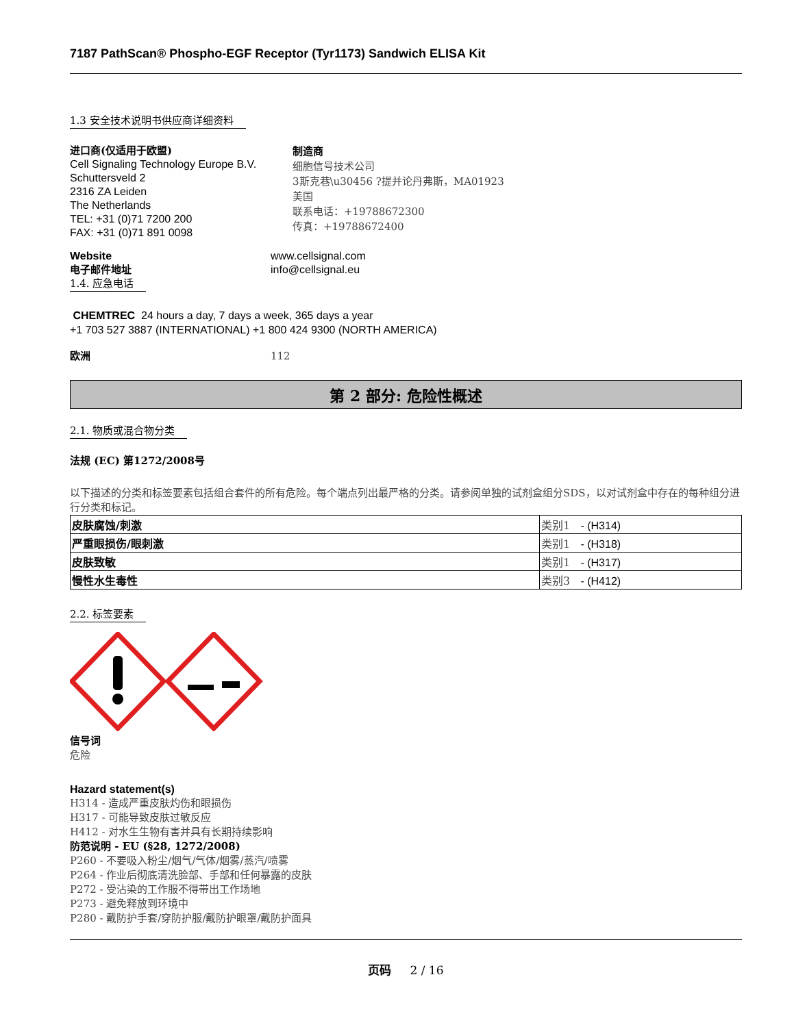7187 PathScan® Phospho-EGF Receptor (Tyr1173) Sandwich ELISA Kit
1.3 安全技术说明书供应商详细资料
进口商(仅适用于欧盟)
Cell Signaling Technology Europe B.V.
Schuttersveld 2
2316 ZA Leiden
The Netherlands
TEL: +31 (0)71 7200 200
FAX: +31 (0)71 891 0098
制造商
细胞信号技术公司
3斯克巷\u30456 ?提并论丹弗斯，MA01923
美国
联系电话：+19788672300
传真：+19788672400
Website
电子邮件地址
www.cellsignal.com
info@cellsignal.eu
1.4. 应急电话
CHEMTREC 24 hours a day, 7 days a week, 365 days a year
+1 703 527 3887 (INTERNATIONAL) +1 800 424 9300 (NORTH AMERICA)
欧洲 112
第 2 部分: 危险性概述
2.1. 物质或混合物分类
法规 (EC) 第1272/2008号
以下描述的分类和标签要素包括组合套件的所有危险。每个端点列出最严格的分类。请参阅单独的试剂盒组分SDS，以对试剂盒中存在的每种组分进行分类和标记。
| 皮肤腐蚀/刺激 | 类别1 - (H314) |
| 严重眼损伤/眼刺激 | 类别1 - (H318) |
| 皮肤致敏 | 类别1 - (H317) |
| 慢性水生毒性 | 类别3 - (H412) |
2.2. 标签要素
信号词
危险
Hazard statement(s)
H314 - 造成严重皮肤灼伤和眼损伤
H317 - 可能导致皮肤过敏反应
H412 - 对水生生物有害并具有长期持续影响
防范说明 - EU (§28, 1272/2008)
P260 - 不要吸入粉尘/烟气/气体/烟雾/蒸汽/喷雾
P264 - 作业后彻底清洗脸部、手部和任何暴露的皮肤
P272 - 受沾染的工作服不得带出工作场地
P273 - 避免释放到环境中
P280 - 戴防护手套/穿防护服/戴防护眼罩/戴防护面具
页码 2 / 16